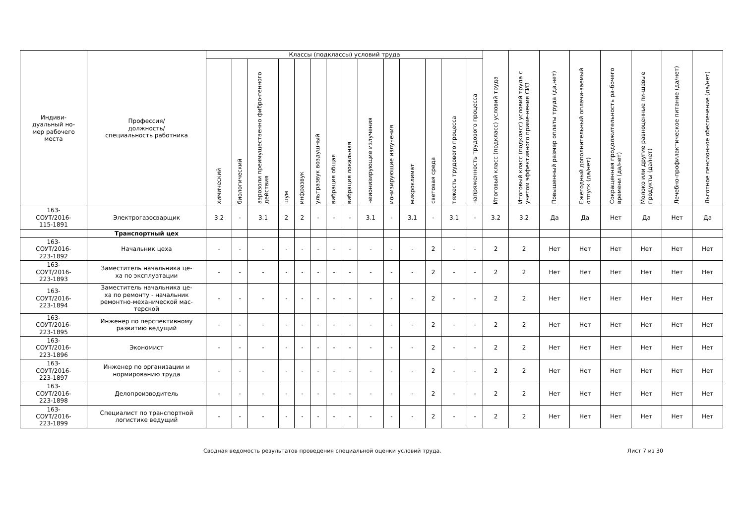| Индиви- дуальный но- мер рабочего места | Профессия/ должность/ специальность работника | Классы (подклассы) условий труда | | | | | | | | | | | | | | Итоговый класс (подкласс) условий труда | Итоговый класс (подкласс) условий труда с учетом эффективного приме-нения СИЗ | Повышенный размер оплаты труда (да,нет) | Ежегодный дополнительный оплачи-ваемый отпуск (да/нет) | Сокращенная продолжительность ра-бочего времени (да/нет) | Молоко или другие равноценные пи-щевые продукты (да/нет) | Лечебно-профилактическое питание (да/нет) | Льготное пенсионное обеспечение (да/нет) |
| --- | --- | --- | --- | --- | --- | --- | --- | --- | --- | --- | --- | --- | --- | --- | --- | --- | --- | --- | --- | --- | --- | --- | --- |
| | | химический | биологический | аэрозоли преимущественно фибро-генного действия | шум | инфразвук | ультразвук воздушный | вибрация общая | вибрация локальная | неионизирующие излучения | ионизирующие излучения | микроклимат | световая среда | тяжесть трудового процесса | напряженность трудового процесса | | | | | | | | |
| 163- СОУТ/2016- 115-1891 | Электрогазосварщик | 3.2 | - | 3.1 | 2 | 2 | - | - | - | 3.1 | - | 3.1 | - | 3.1 | - | 3.2 | 3.2 | Да | Да | Нет | Да | Нет | Да |
| | Транспортный цех | | | | | | | | | | | | | | | | | | | | | | |
| 163- СОУТ/2016- 223-1892 | Начальник цеха | - | - | - | - | - | - | - | - | - | - | - | 2 | - | - | 2 | 2 | Нет | Нет | Нет | Нет | Нет | Нет |
| 163- СОУТ/2016- 223-1893 | Заместитель начальника це- ха по эксплуатации | - | - | - | - | - | - | - | - | - | - | - | 2 | - | - | 2 | 2 | Нет | Нет | Нет | Нет | Нет | Нет |
| 163- СОУТ/2016- 223-1894 | Заместитель начальника це- ха по ремонту - начальник ремонтно-механической мас- терской | - | - | - | - | - | - | - | - | - | - | - | 2 | - | - | 2 | 2 | Нет | Нет | Нет | Нет | Нет | Нет |
| 163- СОУТ/2016- 223-1895 | Инженер по перспективному развитию ведущий | - | - | - | - | - | - | - | - | - | - | - | 2 | - | - | 2 | 2 | Нет | Нет | Нет | Нет | Нет | Нет |
| 163- СОУТ/2016- 223-1896 | Экономист | - | - | - | - | - | - | - | - | - | - | - | 2 | - | - | 2 | 2 | Нет | Нет | Нет | Нет | Нет | Нет |
| 163- СОУТ/2016- 223-1897 | Инженер по организации и нормированию труда | - | - | - | - | - | - | - | - | - | - | - | 2 | - | - | 2 | 2 | Нет | Нет | Нет | Нет | Нет | Нет |
| 163- СОУТ/2016- 223-1898 | Делопроизводитель | - | - | - | - | - | - | - | - | - | - | - | 2 | - | - | 2 | 2 | Нет | Нет | Нет | Нет | Нет | Нет |
| 163- СОУТ/2016- 223-1899 | Специалист по транспортной логистике ведущий | - | - | - | - | - | - | - | - | - | - | - | 2 | - | - | 2 | 2 | Нет | Нет | Нет | Нет | Нет | Нет |
Сводная ведомость результатов проведения специальной оценки условий труда. Лист 7 из 30